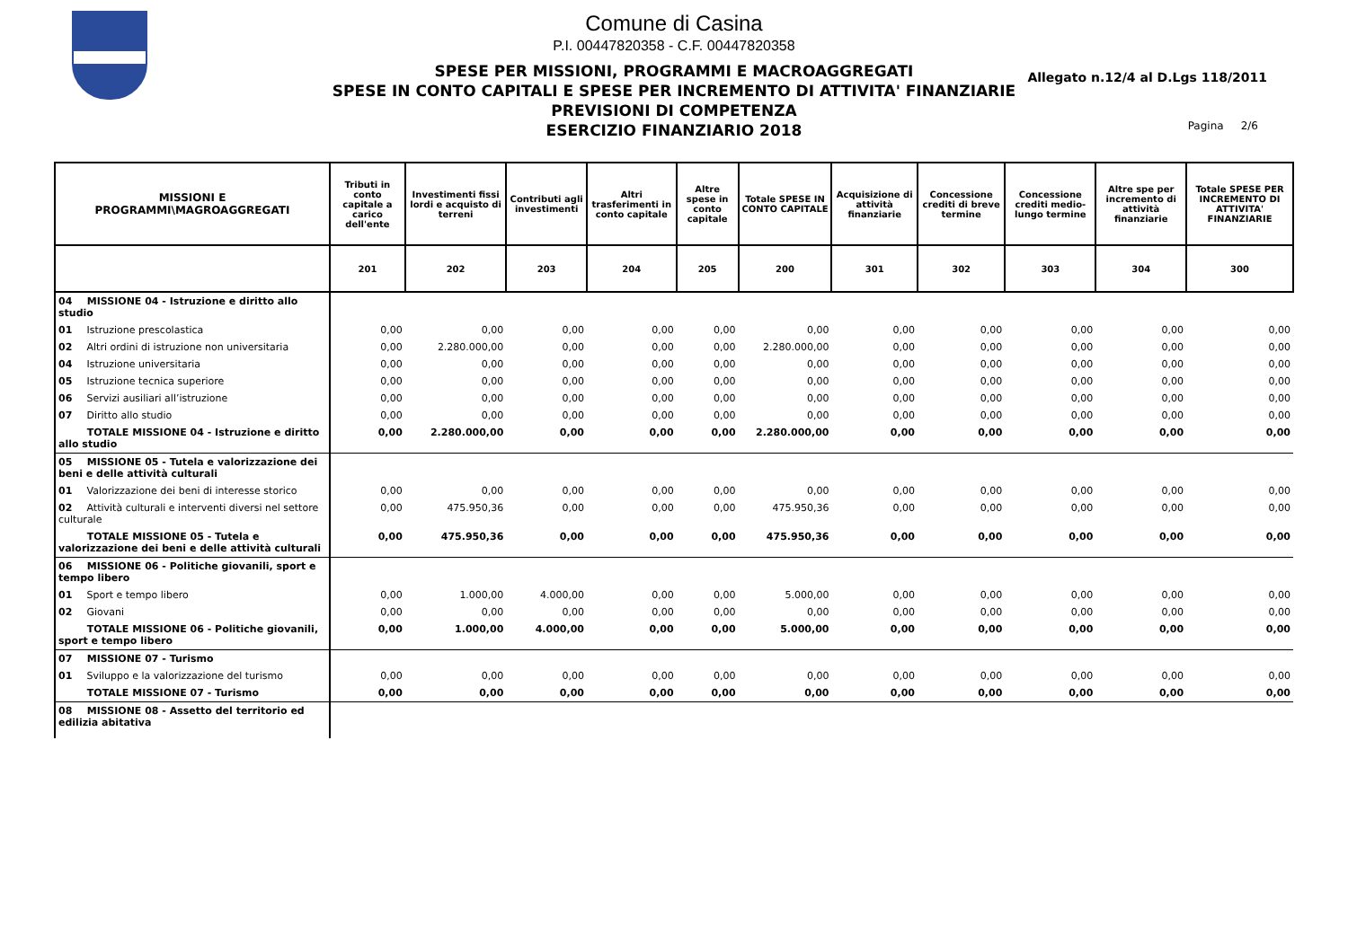Comune di Casina
P.I. 00447820358 - C.F. 00447820358
SPESE PER MISSIONI, PROGRAMMI E MACROAGGREGATI
SPESE IN CONTO CAPITALI E SPESE PER INCREMENTO DI ATTIVITA' FINANZIARIE
PREVISIONI DI COMPETENZA
ESERCIZIO FINANZIARIO 2018
Allegato n.12/4 al D.Lgs 118/2011
Pagina 2/6
| MISSIONI E PROGRAMMI\MAGROAGGREGATI | Tributi in conto capitale a carico dell'ente | Investimenti fissi lordi e acquisto di terreni | Contributi agli investimenti | Altri trasferimenti in conto capitale | Altre spese in conto capitale | Totale SPESE IN CONTO CAPITALE | Acquisizione di attività finanziarie | Concessione crediti di breve termine | Concessione crediti medio-lungo termine | Altre spe per incremento di attività finanziarie | Totale SPESE PER INCREMENTO DI ATTIVITA' FINANZIARIE |
| --- | --- | --- | --- | --- | --- | --- | --- | --- | --- | --- | --- |
| | 201 | 202 | 203 | 204 | 205 | 200 | 301 | 302 | 303 | 304 | 300 |
| 04 MISSIONE 04 - Istruzione e diritto allo studio | | | | | | | | | | | |
| 01 Istruzione prescolastica | 0,00 | 0,00 | 0,00 | 0,00 | 0,00 | 0,00 | 0,00 | 0,00 | 0,00 | 0,00 | 0,00 |
| 02 Altri ordini di istruzione non universitaria | 0,00 | 2.280.000,00 | 0,00 | 0,00 | 0,00 | 2.280.000,00 | 0,00 | 0,00 | 0,00 | 0,00 | 0,00 |
| 04 Istruzione universitaria | 0,00 | 0,00 | 0,00 | 0,00 | 0,00 | 0,00 | 0,00 | 0,00 | 0,00 | 0,00 | 0,00 |
| 05 Istruzione tecnica superiore | 0,00 | 0,00 | 0,00 | 0,00 | 0,00 | 0,00 | 0,00 | 0,00 | 0,00 | 0,00 | 0,00 |
| 06 Servizi ausiliari all’istruzione | 0,00 | 0,00 | 0,00 | 0,00 | 0,00 | 0,00 | 0,00 | 0,00 | 0,00 | 0,00 | 0,00 |
| 07 Diritto allo studio | 0,00 | 0,00 | 0,00 | 0,00 | 0,00 | 0,00 | 0,00 | 0,00 | 0,00 | 0,00 | 0,00 |
| TOTALE MISSIONE 04 - Istruzione e diritto allo studio | 0,00 | 2.280.000,00 | 0,00 | 0,00 | 0,00 | 2.280.000,00 | 0,00 | 0,00 | 0,00 | 0,00 | 0,00 |
| 05 MISSIONE 05 - Tutela e valorizzazione dei beni e delle attività culturali | | | | | | | | | | | |
| 01 Valorizzazione dei beni di interesse storico | 0,00 | 0,00 | 0,00 | 0,00 | 0,00 | 0,00 | 0,00 | 0,00 | 0,00 | 0,00 | 0,00 |
| 02 Attività culturali e interventi diversi nel settore culturale | 0,00 | 475.950,36 | 0,00 | 0,00 | 0,00 | 475.950,36 | 0,00 | 0,00 | 0,00 | 0,00 | 0,00 |
| TOTALE MISSIONE 05 - Tutela e valorizzazione dei beni e delle attività culturali | 0,00 | 475.950,36 | 0,00 | 0,00 | 0,00 | 475.950,36 | 0,00 | 0,00 | 0,00 | 0,00 | 0,00 |
| 06 MISSIONE 06 - Politiche giovanili, sport e tempo libero | | | | | | | | | | | |
| 01 Sport e tempo libero | 0,00 | 1.000,00 | 4.000,00 | 0,00 | 0,00 | 5.000,00 | 0,00 | 0,00 | 0,00 | 0,00 | 0,00 |
| 02 Giovani | 0,00 | 0,00 | 0,00 | 0,00 | 0,00 | 0,00 | 0,00 | 0,00 | 0,00 | 0,00 | 0,00 |
| TOTALE MISSIONE 06 - Politiche giovanili, sport e tempo libero | 0,00 | 1.000,00 | 4.000,00 | 0,00 | 0,00 | 5.000,00 | 0,00 | 0,00 | 0,00 | 0,00 | 0,00 |
| 07 MISSIONE 07 - Turismo | | | | | | | | | | | |
| 01 Sviluppo e la valorizzazione del turismo | 0,00 | 0,00 | 0,00 | 0,00 | 0,00 | 0,00 | 0,00 | 0,00 | 0,00 | 0,00 | 0,00 |
| TOTALE MISSIONE 07 - Turismo | 0,00 | 0,00 | 0,00 | 0,00 | 0,00 | 0,00 | 0,00 | 0,00 | 0,00 | 0,00 | 0,00 |
| 08 MISSIONE 08 - Assetto del territorio ed edilizia abitativa | | | | | | | | | | | |